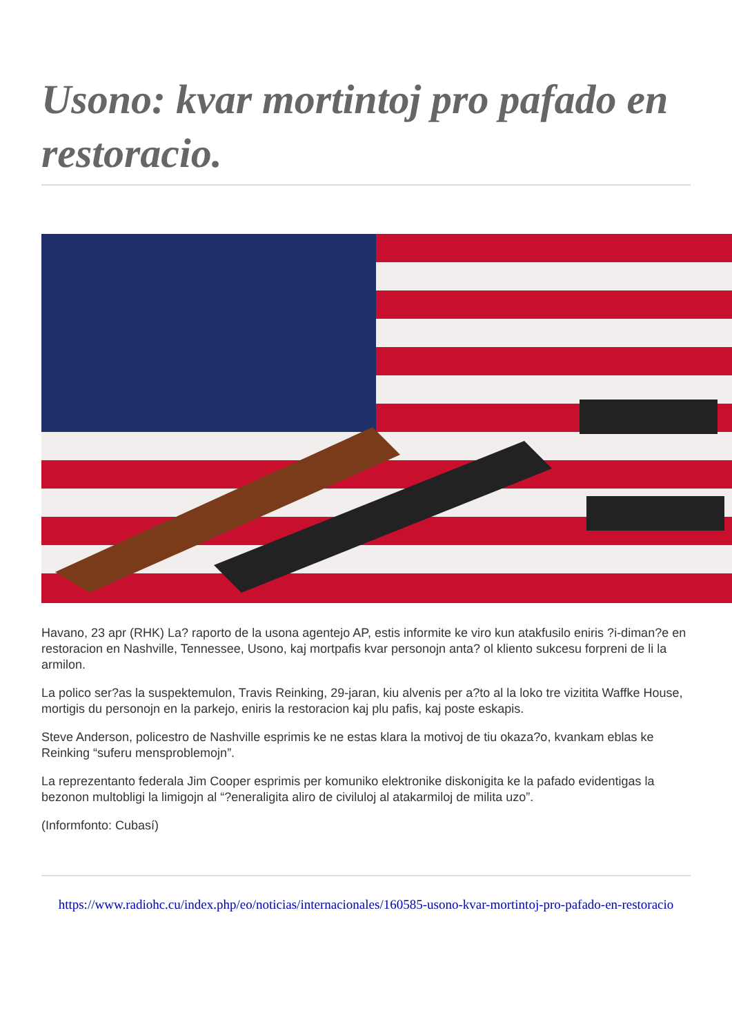Usono: kvar mortintoj pro pafado en restoracio.
Havano, 23 apr (RHK) La? raporto de la usona agentejo AP, estis informite ke viro kun atakfusilo eniris ?i-diman?e en restoracion en Nashville, Tennessee, Usono, kaj mortpafis kvar personojn anta? ol kliento sukcesu forpreni de li la armilon.
La polico ser?as la suspektemulon, Travis Reinking, 29-jaran, kiu alvenis per a?to al la loko tre vizitita Waffke House, mortigis du personojn en la parkejo, eniris la restoracion kaj plu pafis, kaj poste eskapis.
Steve Anderson, policestro de Nashville esprimis ke ne estas klara la motivoj de tiu okaza?o, kvankam eblas ke Reinking “suferu mensproblemojn”.
La reprezentanto federala Jim Cooper esprimis per komuniko elektronike diskonigita ke la pafado evidentigas la bezonon multobligi la limigojn al “?eneraligita aliro de civiluloj al atakarmiloj de milita uzo”.
(Informfonto: Cubasí)
https://www.radiohc.cu/index.php/eo/noticias/internacionales/160585-usono-kvar-mortintoj-pro-pafado-en-restoracio